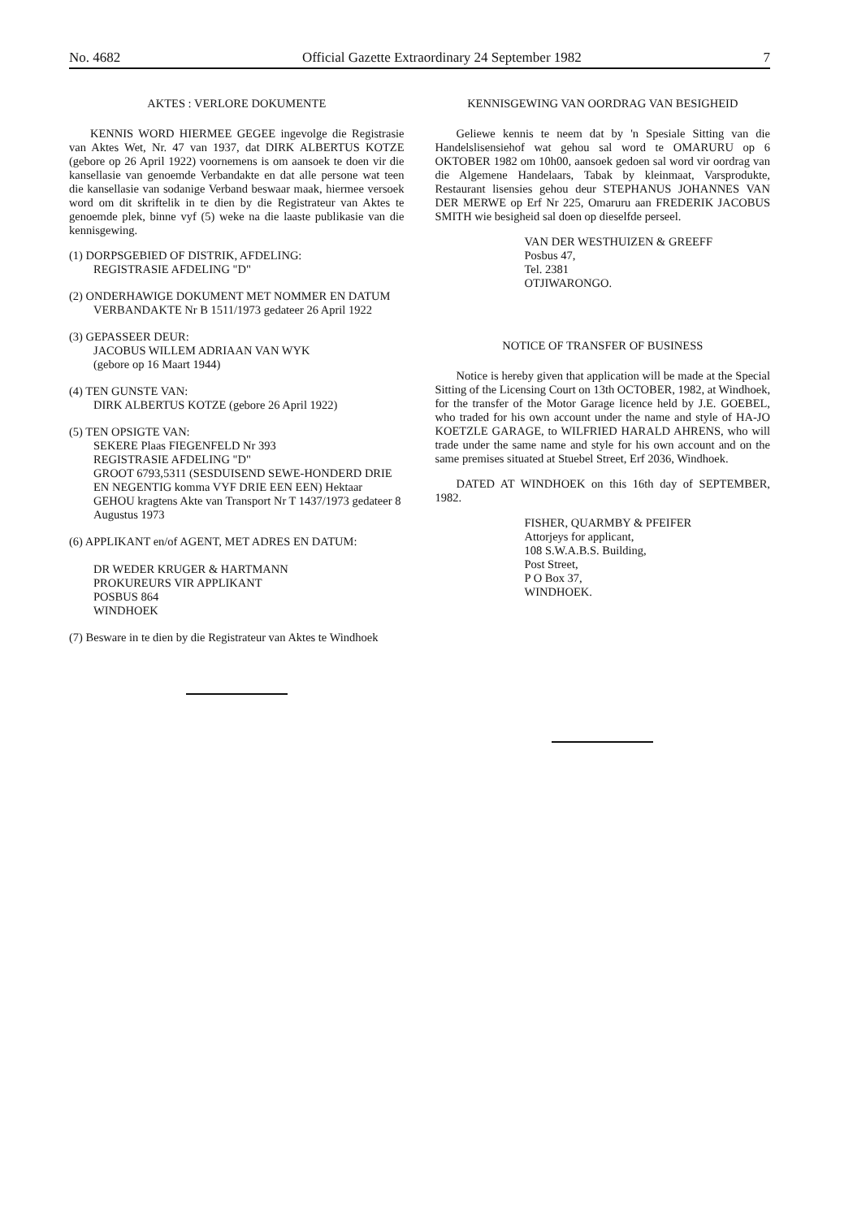No. 4682 Official Gazette Extraordinary 24 September 1982 7
AKTES : VERLORE DOKUMENTE
KENNIS WORD HIERMEE GEGEE ingevolge die Registrasie van Aktes Wet, Nr. 47 van 1937, dat DIRK ALBERTUS KOTZE (gebore op 26 April 1922) voornemens is om aansoek te doen vir die kansellasie van genoemde Verbandakte en dat alle persone wat teen die kansellasie van sodanige Verband beswaar maak, hiermee versoek word om dit skriftelik in te dien by die Registrateur van Aktes te genoemde plek, binne vyf (5) weke na die laaste publikasie van die kennisgewing.
(1) DORPSGEBIED OF DISTRIK, AFDELING:
REGISTRASIE AFDELING "D"
(2) ONDERHAWIGE DOKUMENT MET NOMMER EN DATUM
VERBANDAKTE Nr B 1511/1973 gedateer 26 April 1922
(3) GEPASSEER DEUR:
JACOBUS WILLEM ADRIAAN VAN WYK
(gebore op 16 Maart 1944)
(4) TEN GUNSTE VAN:
DIRK ALBERTUS KOTZE (gebore 26 April 1922)
(5) TEN OPSIGTE VAN:
SEKERE Plaas FIEGENFELD Nr 393
REGISTRASIE AFDELING "D"
GROOT 6793,5311 (SESDUISEND SEWE-HONDERD DRIE EN NEGENTIG komma VYF DRIE EEN EEN) Hektaar
GEHOU kragtens Akte van Transport Nr T 1437/1973 gedateer 8 Augustus 1973
(6) APPLIKANT en/of AGENT, MET ADRES EN DATUM:
DR WEDER KRUGER & HARTMANN
PROKUREURS VIR APPLIKANT
POSBUS 864
WINDHOEK
(7) Besware in te dien by die Registrateur van Aktes te Windhoek
KENNISGEWING VAN OORDRAG VAN BESIGHEID
Geliewe kennis te neem dat by 'n Spesiale Sitting van die Handelslisensiehof wat gehou sal word te OMARURU op 6 OKTOBER 1982 om 10h00, aansoek gedoen sal word vir oordrag van die Algemene Handelaars, Tabak by kleinmaat, Varsprodukte, Restaurant lisensies gehou deur STEPHANUS JOHANNES VAN DER MERWE op Erf Nr 225, Omaruru aan FREDERIK JACOBUS SMITH wie besigheid sal doen op dieselfde perseel.
VAN DER WESTHUIZEN & GREEFF
Posbus 47,
Tel. 2381
OTJIWARONGO.
NOTICE OF TRANSFER OF BUSINESS
Notice is hereby given that application will be made at the Special Sitting of the Licensing Court on 13th OCTOBER, 1982, at Windhoek, for the transfer of the Motor Garage licence held by J.E. GOEBEL, who traded for his own account under the name and style of HA-JO KOETZLE GARAGE, to WILFRIED HARALD AHRENS, who will trade under the same name and style for his own account and on the same premises situated at Stuebel Street, Erf 2036, Windhoek.
DATED AT WINDHOEK on this 16th day of SEPTEMBER, 1982.
FISHER, QUARMBY & PFEIFER
Attorjeys for applicant,
108 S.W.A.B.S. Building,
Post Street,
P O Box 37,
WINDHOEK.